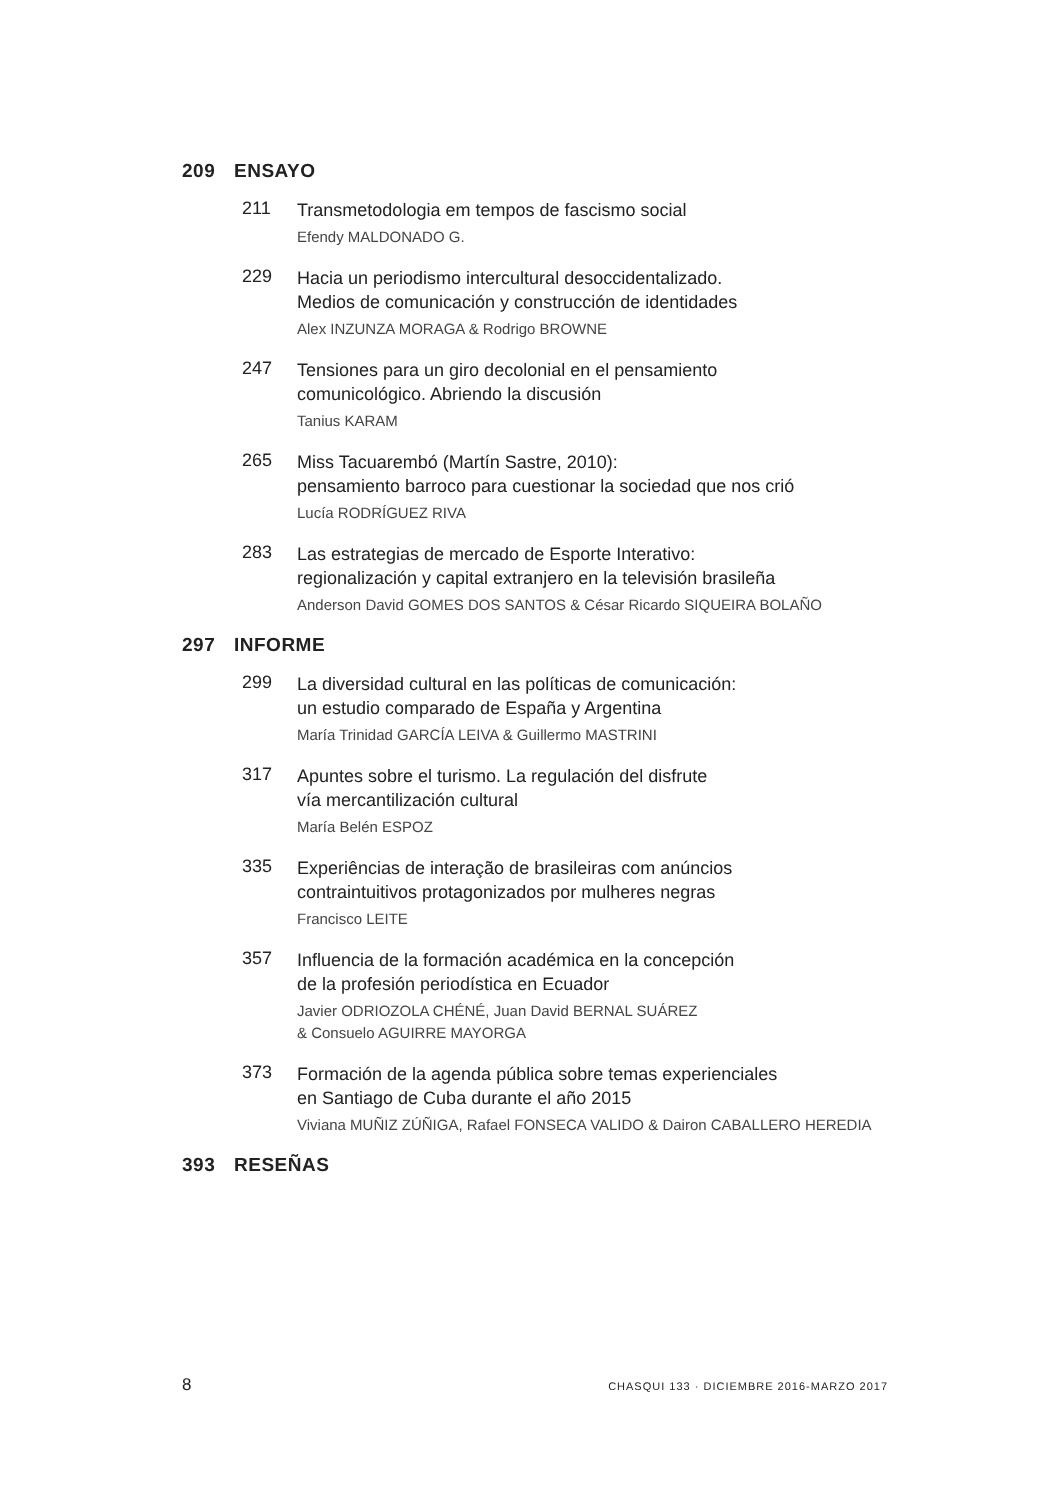209 ENSAYO
211
Transmetodologia em tempos de fascismo social
Efendy MALDONADO G.
229
Hacia un periodismo intercultural desoccidentalizado.
Medios de comunicación y construcción de identidades
Alex INZUNZA MORAGA & Rodrigo BROWNE
247
Tensiones para un giro decolonial en el pensamiento
comunicológico. Abriendo la discusión
Tanius KARAM
265
Miss Tacuarembó (Martín Sastre, 2010):
pensamiento barroco para cuestionar la sociedad que nos crió
Lucía RODRÍGUEZ RIVA
283
Las estrategias de mercado de Esporte Interativo:
regionalización y capital extranjero en la televisión brasileña
Anderson David GOMES DOS SANTOS & César Ricardo SIQUEIRA BOLAÑO
297 INFORME
299
La diversidad cultural en las políticas de comunicación:
un estudio comparado de España y Argentina
María Trinidad GARCÍA LEIVA & Guillermo MASTRINI
317
Apuntes sobre el turismo. La regulación del disfrute
vía mercantilización cultural
María Belén ESPOZ
335
Experiências de interação de brasileiras com anúncios
contraintuitivos protagonizados por mulheres negras
Francisco LEITE
357
Influencia de la formación académica en la concepción
de la profesión periodística en Ecuador
Javier ODRIOZOLA CHÉNÉ, Juan David BERNAL SUÁREZ
& Consuelo AGUIRRE MAYORGA
373
Formación de la agenda pública sobre temas experienciales
en Santiago de Cuba durante el año 2015
Viviana MUÑIZ ZÚÑIGA, Rafael FONSECA VALIDO & Dairon CABALLERO HEREDIA
393 RESEÑAS
8 CHASQUI 133 · DICIEMBRE 2016-MARZO 2017